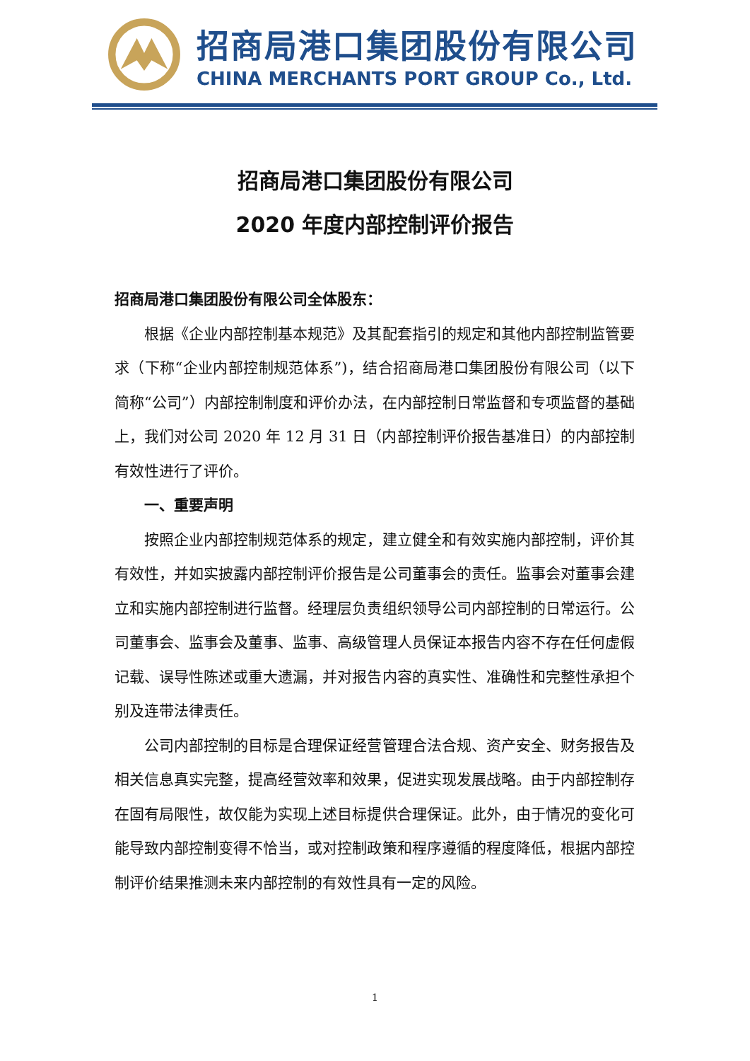招商局港口集团股份有限公司
CHINA MERCHANTS PORT GROUP Co., Ltd.
招商局港口集团股份有限公司
2020 年度内部控制评价报告
招商局港口集团股份有限公司全体股东：
根据《企业内部控制基本规范》及其配套指引的规定和其他内部控制监管要求（下称“企业内部控制规范体系”)，结合招商局港口集团股份有限公司（以下简称“公司”）内部控制制度和评价办法，在内部控制日常监督和专项监督的基础上，我们对公司 2020 年 12 月 31 日（内部控制评价报告基准日）的内部控制有效性进行了评价。
一、重要声明
按照企业内部控制规范体系的规定，建立健全和有效实施内部控制，评价其有效性，并如实披露内部控制评价报告是公司董事会的责任。监事会对董事会建立和实施内部控制进行监督。经理层负责组织领导公司内部控制的日常运行。公司董事会、监事会及董事、监事、高级管理人员保证本报告内容不存在任何虚假记载、误导性陈述或重大遗漏，并对报告内容的真实性、准确性和完整性承担个别及连带法律责任。
公司内部控制的目标是合理保证经营管理合法合规、资产安全、财务报告及相关信息真实完整，提高经营效率和效果，促进实现发展战略。由于内部控制存在固有局限性，故仅能为实现上述目标提供合理保证。此外，由于情况的变化可能导致内部控制变得不恰当，或对控制政策和程序遵循的程度降低，根据内部控制评价结果推测未来内部控制的有效性具有一定的风险。
1